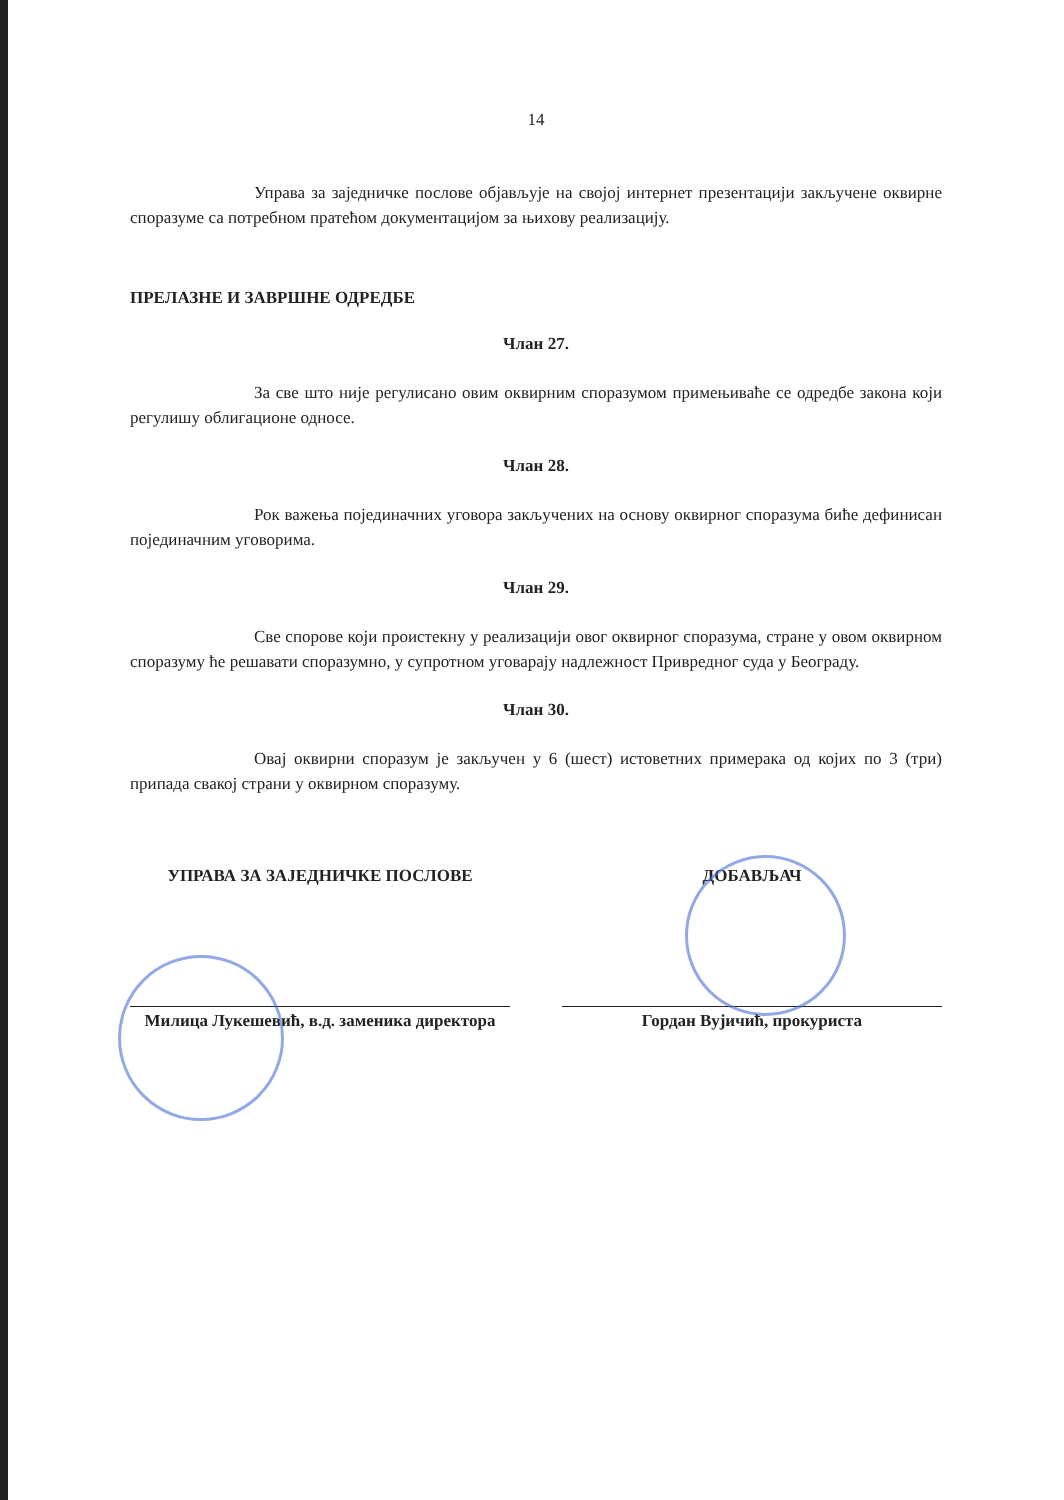14
Управа за заједничке послове објављује на својој интернет презентацији закључене оквирне споразуме са потребном пратећом документацијом за њихову реализацију.
ПРЕЛАЗНЕ И ЗАВРШНЕ ОДРЕДБЕ
Члан 27.
За све што није регулисано овим оквирним споразумом примењиваће се одредбе закона који регулишу облигационе односе.
Члан 28.
Рок важења појединачних уговора закључених на основу оквирног споразума биће дефинисан појединачним уговорима.
Члан 29.
Све спорове који проистекну у реализацији овог оквирног споразума, стране у овом оквирном споразуму ће решавати споразумно, у супротном уговарају надлежност Привредног суда у Београду.
Члан 30.
Овај оквирни споразум је закључен у 6 (шест) истоветних примерака од којих по 3 (три) припада свакој страни у оквирном споразуму.
УПРАВА ЗА ЗАЈЕДНИЧКЕ ПОСЛОВЕ
Милица Лукешевић, в.д. заменика директора
ДОБАВЉАЧ
Гордан Вујичић, прокуриста